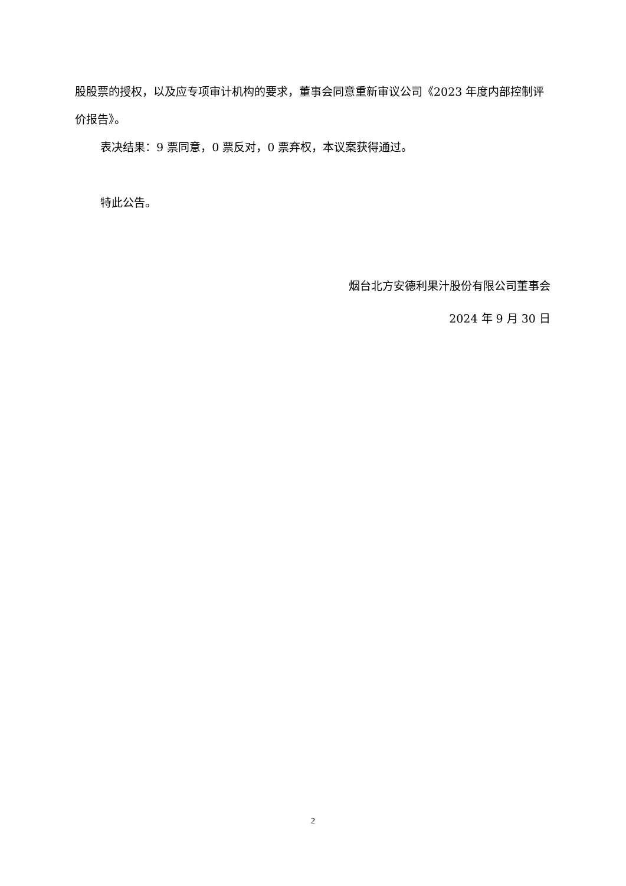股股票的授权，以及应专项审计机构的要求，董事会同意重新审议公司《2023 年度内部控制评价报告》。
表决结果：9 票同意，0 票反对，0 票弃权，本议案获得通过。
特此公告。
烟台北方安德利果汁股份有限公司董事会
2024 年 9 月 30 日
2